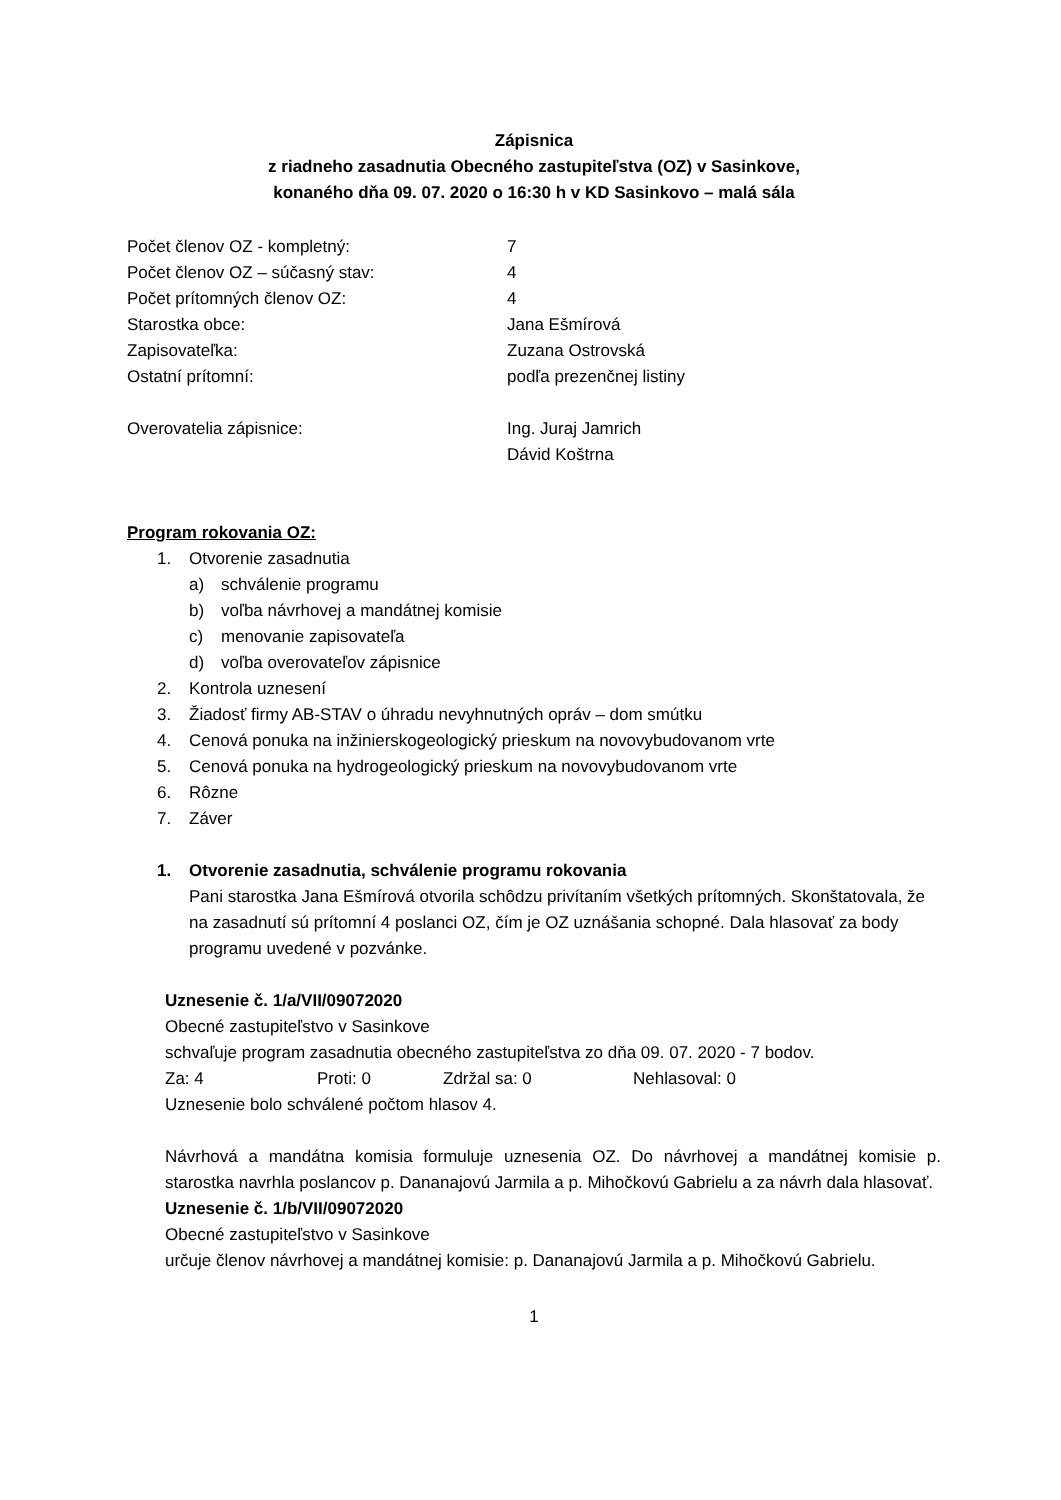Zápisnica
z riadneho zasadnutia Obecného zastupiteľstva (OZ) v Sasinkove,
konaného dňa 09. 07. 2020 o 16:30 h v KD Sasinkovo – malá sála
Počet členov OZ - kompletný: 7
Počet členov OZ – súčasný stav: 4
Počet prítomných členov OZ: 4
Starostka obce: Jana Ešmírová
Zapisovateľka: Zuzana Ostrovská
Ostatní prítomní: podľa prezenčnej listiny
Overovatelia zápisnice: Ing. Juraj Jamrich
Dávid Koštrna
Program rokovania OZ:
1. Otvorenie zasadnutia
a) schválenie programu
b) voľba návrhovej a mandátnej komisie
c) menovanie zapisovateľa
d) voľba overovateľov zápisnice
2. Kontrola uznesení
3. Žiadosť firmy AB-STAV o úhradu nevyhnutných opráv – dom smútku
4. Cenová ponuka na inžinierskogeologický prieskum na novovybudovanom vrte
5. Cenová ponuka na hydrogeologický prieskum na novovybudovanom vrte
6. Rôzne
7. Záver
1. Otvorenie zasadnutia, schválenie programu rokovania
Pani starostka Jana Ešmírová otvorila schôdzu privítaním všetkých prítomných. Skonštatovala, že na zasadnutí sú prítomní 4 poslanci OZ, čím je OZ uznášania schopné. Dala hlasovať za body programu uvedené v pozvánke.
Uznesenie č. 1/a/VII/09072020
Obecné zastupiteľstvo v Sasinkove
schvaľuje program zasadnutia obecného zastupiteľstva zo dňa 09. 07. 2020 - 7 bodov.
Za: 4 Proti: 0 Zdržal sa: 0 Nehlasoval: 0
Uznesenie bolo schválené počtom hlasov 4.
Návrhová a mandátna komisia formuluje uznesenia OZ. Do návrhovej a mandátnej komisie p. starostka navrhla poslancov p. Dananajovú Jarmila a p. Mihočkovú Gabrielu a za návrh dala hlasovať.
Uznesenie č. 1/b/VII/09072020
Obecné zastupiteľstvo v Sasinkove
určuje členov návrhovej a mandátnej komisie: p. Dananajovú Jarmila a p. Mihočkovú Gabrielu.
1